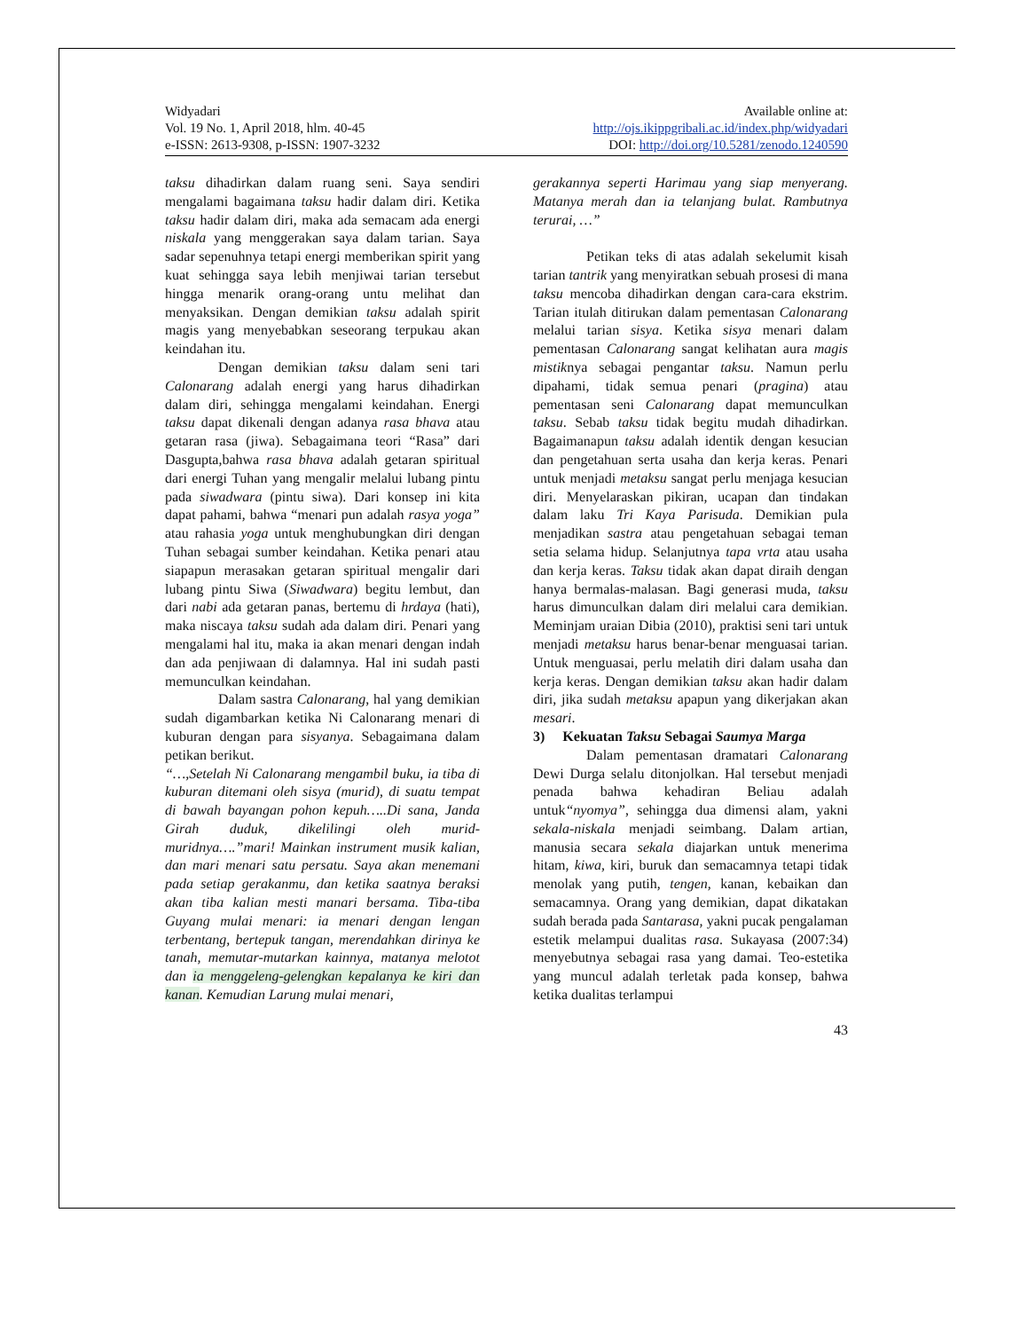Widyadari
Vol. 19 No. 1, April 2018, hlm. 40-45
e-ISSN: 2613-9308, p-ISSN: 1907-3232
Available online at:
http://ojs.ikippgribali.ac.id/index.php/widyadari
DOI: http://doi.org/10.5281/zenodo.1240590
taksu dihadirkan dalam ruang seni. Saya sendiri mengalami bagaimana taksu hadir dalam diri. Ketika taksu hadir dalam diri, maka ada semacam ada energi niskala yang menggerakan saya dalam tarian. Saya sadar sepenuhnya tetapi energi memberikan spirit yang kuat sehingga saya lebih menjiwai tarian tersebut hingga menarik orang-orang untu melihat dan menyaksikan. Dengan demikian taksu adalah spirit magis yang menyebabkan seseorang terpukau akan keindahan itu.
Dengan demikian taksu dalam seni tari Calonarang adalah energi yang harus dihadirkan dalam diri, sehingga mengalami keindahan. Energi taksu dapat dikenali dengan adanya rasa bhava atau getaran rasa (jiwa). Sebagaimana teori “Rasa” dari Dasgupta,bahwa rasa bhava adalah getaran spiritual dari energi Tuhan yang mengalir melalui lubang pintu pada siwadwara (pintu siwa). Dari konsep ini kita dapat pahami, bahwa “menari pun adalah rasya yoga” atau rahasia yoga untuk menghubungkan diri dengan Tuhan sebagai sumber keindahan. Ketika penari atau siapapun merasakan getaran spiritual mengalir dari lubang pintu Siwa (Siwadwara) begitu lembut, dan dari nabi ada getaran panas, bertemu di hrdaya (hati), maka niscaya taksu sudah ada dalam diri. Penari yang mengalami hal itu, maka ia akan menari dengan indah dan ada penjiwaan di dalamnya. Hal ini sudah pasti memunculkan keindahan.
Dalam sastra Calonarang, hal yang demikian sudah digambarkan ketika Ni Calonarang menari di kuburan dengan para sisyanya. Sebagaimana dalam petikan berikut.
“…,Setelah Ni Calonarang mengambil buku, ia tiba di kuburan ditemani oleh sisya (murid), di suatu tempat di bawah bayangan pohon kepuh…..Di sana, Janda Girah duduk, dikelilingi oleh murid-muridnya….”mari! Mainkan instrument musik kalian, dan mari menari satu persatu. Saya akan menemani pada setiap gerakanmu, dan ketika saatnya beraksi akan tiba kalian mesti manari bersama. Tiba-tiba Guyang mulai menari: ia menari dengan lengan terbentang, bertepuk tangan, merendahkan dirinya ke tanah, memutar-mutarkan kainnya, matanya melotot dan ia menggeleng-gelengkan kepalanya ke kiri dan kanan. Kemudian Larung mulai menari,
gerakannya seperti Harimau yang siap menyerang. Matanya merah dan ia telanjang bulat. Rambutnya terurai, …”
Petikan teks di atas adalah sekelumit kisah tarian tantrik yang menyiratkan sebuah prosesi di mana taksu mencoba dihadirkan dengan cara-cara ekstrim. Tarian itulah ditirukan dalam pementasan Calonarang melalui tarian sisya. Ketika sisya menari dalam pementasan Calonarang sangat kelihatan aura magis mistiknya sebagai pengantar taksu. Namun perlu dipahami, tidak semua penari (pragina) atau pementasan seni Calonarang dapat memunculkan taksu. Sebab taksu tidak begitu mudah dihadirkan. Bagaimanapun taksu adalah identik dengan kesucian dan pengetahuan serta usaha dan kerja keras. Penari untuk menjadi metaksu sangat perlu menjaga kesucian diri. Menyelaraskan pikiran, ucapan dan tindakan dalam laku Tri Kaya Parisuda. Demikian pula menjadikan sastra atau pengetahuan sebagai teman setia selama hidup. Selanjutnya tapa vrta atau usaha dan kerja keras. Taksu tidak akan dapat diraih dengan hanya bermalas-malasan. Bagi generasi muda, taksu harus dimunculkan dalam diri melalui cara demikian. Meminjam uraian Dibia (2010), praktisi seni tari untuk menjadi metaksu harus benar-benar menguasai tarian. Untuk menguasai, perlu melatih diri dalam usaha dan kerja keras. Dengan demikian taksu akan hadir dalam diri, jika sudah metaksu apapun yang dikerjakan akan mesari.
3) Kekuatan Taksu Sebagai Saumya Marga
Dalam pementasan dramatari Calonarang Dewi Durga selalu ditonjolkan. Hal tersebut menjadi penada bahwa kehadiran Beliau adalah untuk“nyomya”, sehingga dua dimensi alam, yakni sekala-niskala menjadi seimbang. Dalam artian, manusia secara sekala diajarkan untuk menerima hitam, kiwa, kiri, buruk dan semacamnya tetapi tidak menolak yang putih, tengen, kanan, kebaikan dan semacamnya. Orang yang demikian, dapat dikatakan sudah berada pada Santarasa, yakni pucak pengalaman estetik melampui dualitas rasa. Sukayasa (2007:34) menyebutnya sebagai rasa yang damai. Teo-estetika yang muncul adalah terletak pada konsep, bahwa ketika dualitas terlampui
43